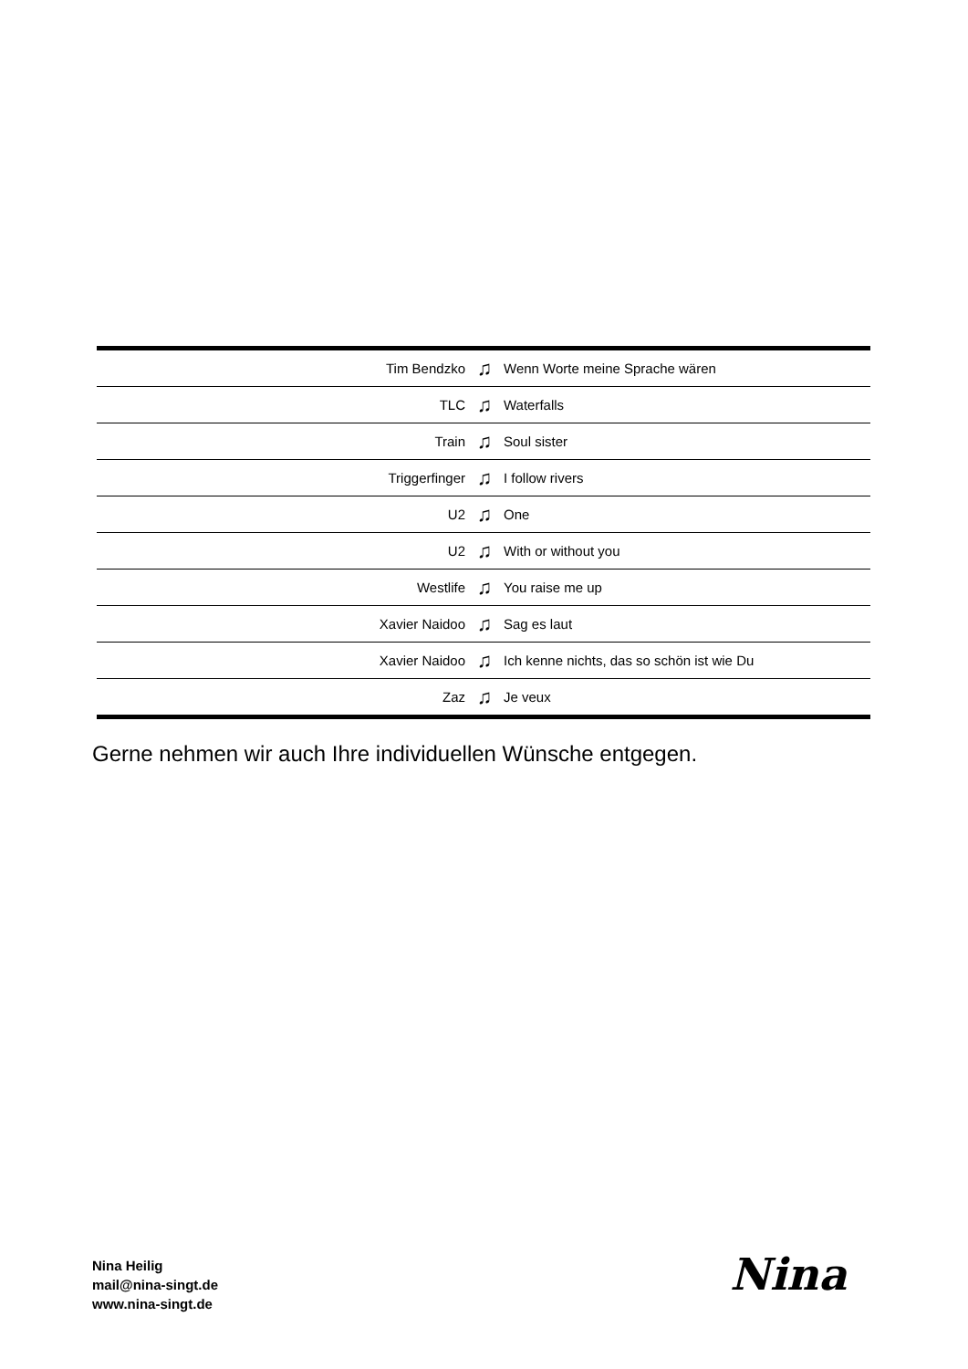| Tim Bendzko | ♫ | Wenn Worte meine Sprache wären |
| TLC | ♫ | Waterfalls |
| Train | ♫ | Soul sister |
| Triggerfinger | ♫ | I follow rivers |
| U2 | ♫ | One |
| U2 | ♫ | With or without you |
| Westlife | ♫ | You raise me up |
| Xavier Naidoo | ♫ | Sag es laut |
| Xavier Naidoo | ♫ | Ich kenne nichts, das so schön ist wie Du |
| Zaz | ♫ | Je veux |
Gerne nehmen wir auch Ihre individuellen Wünsche entgegen.
Nina Heilig
mail@nina-singt.de
www.nina-singt.de
Nina